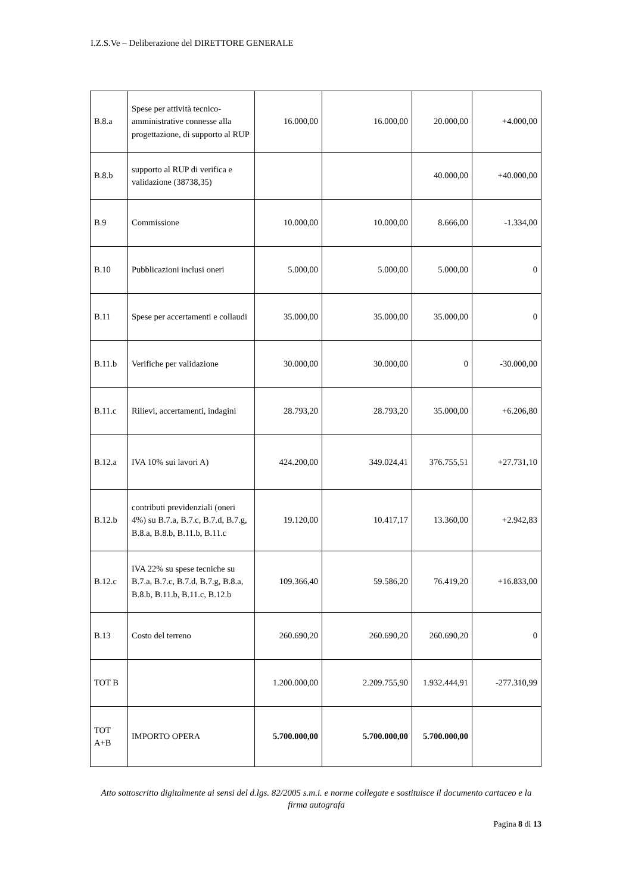I.Z.S.Ve – Deliberazione del DIRETTORE GENERALE
| B.8.a | Spese per attività tecnico-amministrative connesse alla progettazione, di supporto al RUP | 16.000,00 | 16.000,00 | 20.000,00 | +4.000,00 |
| B.8.b | supporto al RUP di verifica e validazione (38738,35) | | | 40.000,00 | +40.000,00 |
| B.9 | Commissione | 10.000,00 | 10.000,00 | 8.666,00 | -1.334,00 |
| B.10 | Pubblicazioni inclusi oneri | 5.000,00 | 5.000,00 | 5.000,00 | 0 |
| B.11 | Spese per accertamenti e collaudi | 35.000,00 | 35.000,00 | 35.000,00 | 0 |
| B.11.b | Verifiche per validazione | 30.000,00 | 30.000,00 | 0 | -30.000,00 |
| B.11.c | Rilievi, accertamenti, indagini | 28.793,20 | 28.793,20 | 35.000,00 | +6.206,80 |
| B.12.a | IVA 10% sui lavori A) | 424.200,00 | 349.024,41 | 376.755,51 | +27.731,10 |
| B.12.b | contributi previdenziali (oneri 4%) su B.7.a, B.7.c, B.7.d, B.7.g, B.8.a, B.8.b, B.11.b, B.11.c | 19.120,00 | 10.417,17 | 13.360,00 | +2.942,83 |
| B.12.c | IVA 22% su spese tecniche su B.7.a, B.7.c, B.7.d, B.7.g, B.8.a, B.8.b, B.11.b, B.11.c, B.12.b | 109.366,40 | 59.586,20 | 76.419,20 | +16.833,00 |
| B.13 | Costo del terreno | 260.690,20 | 260.690,20 | 260.690,20 | 0 |
| TOT B | | 1.200.000,00 | 2.209.755,90 | 1.932.444,91 | -277.310,99 |
| TOT A+B | IMPORTO OPERA | 5.700.000,00 | 5.700.000,00 | 5.700.000,00 | |
Atto sottoscritto digitalmente ai sensi del d.lgs. 82/2005 s.m.i. e norme collegate e sostituisce il documento cartaceo e la firma autografa
Pagina 8 di 13